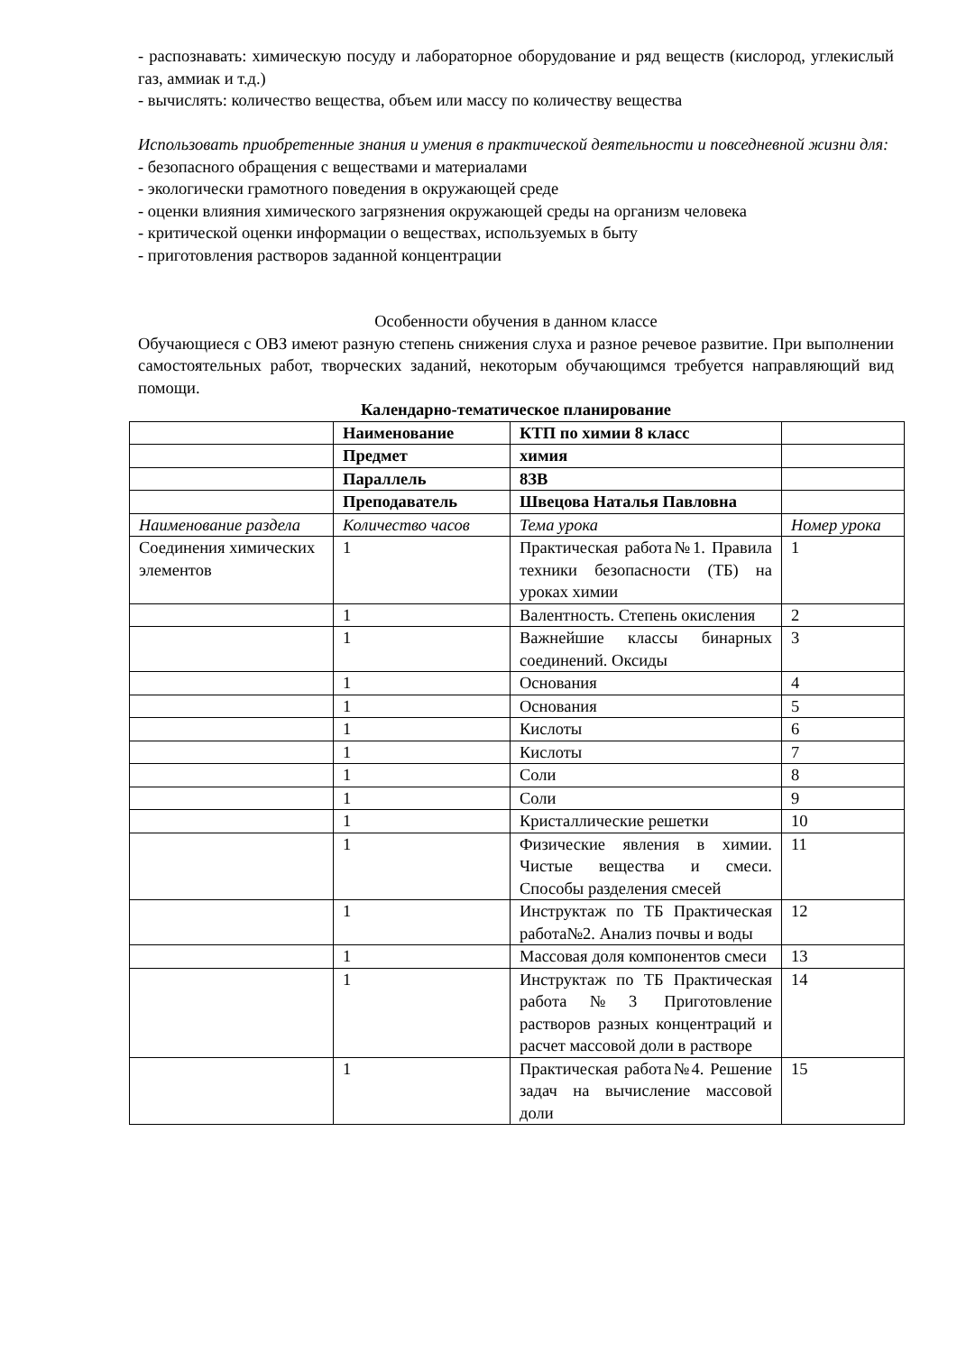- распознавать: химическую посуду и лабораторное оборудование и ряд веществ (кислород, углекислый газ, аммиак и т.д.)
- вычислять: количество вещества, объем или массу по количеству вещества
Использовать приобретенные знания и умения в практической деятельности и повседневной жизни для:
- безопасного обращения с веществами и материалами
- экологически грамотного поведения в окружающей среде
- оценки влияния химического загрязнения окружающей среды на организм человека
- критической оценки информации о веществах, используемых в быту
- приготовления растворов заданной концентрации
Особенности обучения в данном классе
Обучающиеся с ОВЗ имеют разную степень снижения слуха и разное речевое развитие. При выполнении самостоятельных работ, творческих заданий, некоторым обучающимся требуется направляющий вид помощи.
Календарно-тематическое планирование
| | Наименование | КТП по химии 8 класс | |
| | Предмет | химия | |
| | Параллель | 8ЗВ | |
| | Преподаватель | Швецова Наталья Павловна | |
| Наименование раздела | Количество часов | Тема урока | Номер урока |
| Соединения химических элементов | 1 | Практическая работа№1. Правила техники безопасности (ТБ) на уроках химии | 1 |
| | 1 | Валентность. Степень окисления | 2 |
| | 1 | Важнейшие классы бинарных соединений. Оксиды | 3 |
| | 1 | Основания | 4 |
| | 1 | Основания | 5 |
| | 1 | Кислоты | 6 |
| | 1 | Кислоты | 7 |
| | 1 | Соли | 8 |
| | 1 | Соли | 9 |
| | 1 | Кристаллические решетки | 10 |
| | 1 | Физические явления в химии. Чистые вещества и смеси. Способы разделения смесей | 11 |
| | 1 | Инструктаж по ТБ Практическая работа№2. Анализ почвы и воды | 12 |
| | 1 | Массовая доля компонентов смеси | 13 |
| | 1 | Инструктаж по ТБ Практическая работа№3 Приготовление растворов разных концентраций и расчет массовой доли в растворе | 14 |
| | 1 | Практическая работа№4. Решение задач на вычисление массовой доли | 15 |